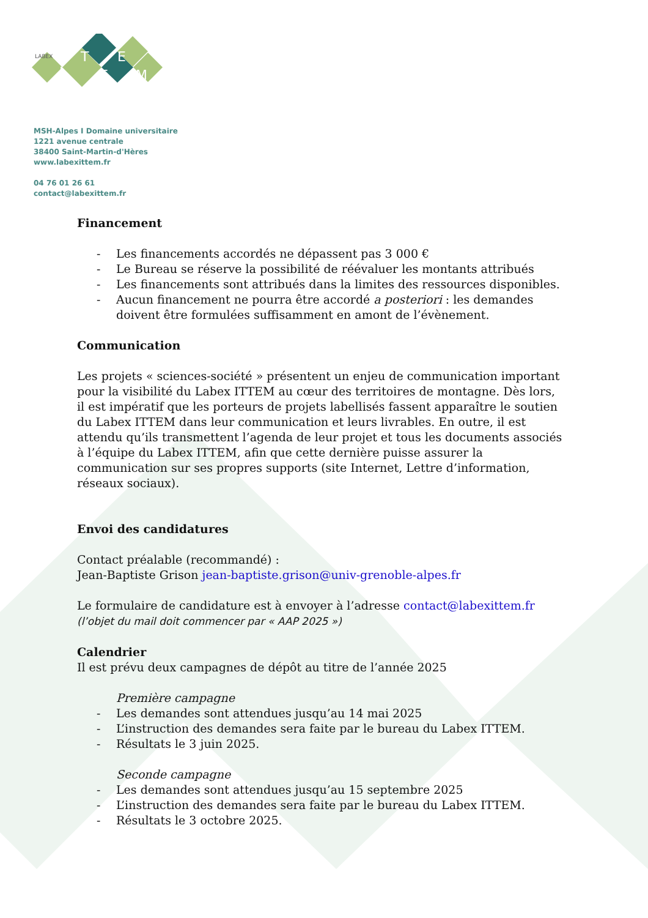I
T
T
E
M
LABEX
MSH-Alpes I Domaine universitaire
1221 avenue centrale
38400 Saint-Martin-d'Hères
www.labexittem.fr
04 76 01 26 61
contact@labexittem.fr
Financement
- Les financements accordés ne dépassent pas 3 000 €
- Le Bureau se réserve la possibilité de réévaluer les montants attribués
- Les financements sont attribués dans la limites des ressources disponibles.
- Aucun financement ne pourra être accordé a posteriori : les demandes doivent être formulées suffisamment en amont de l’évènement.
Communication
Les projets « sciences-société » présentent un enjeu de communication important pour la visibilité du Labex ITTEM au cœur des territoires de montagne. Dès lors, il est impératif que les porteurs de projets labellisés fassent apparaître le soutien du Labex ITTEM dans leur communication et leurs livrables. En outre, il est attendu qu’ils transmettent l’agenda de leur projet et tous les documents associés à l’équipe du Labex ITTEM, afin que cette dernière puisse assurer la communication sur ses propres supports (site Internet, Lettre d’information, réseaux sociaux).
Envoi des candidatures
Contact préalable (recommandé) :
Jean-Baptiste Grison jean-baptiste.grison@univ-grenoble-alpes.fr
Le formulaire de candidature est à envoyer à l’adresse contact@labexittem.fr (l’objet du mail doit commencer par « AAP 2025 »)
Calendrier
Il est prévu deux campagnes de dépôt au titre de l’année 2025
Première campagne
- Les demandes sont attendues jusqu’au 14 mai 2025
- L’instruction des demandes sera faite par le bureau du Labex ITTEM.
- Résultats le 3 juin 2025.
Seconde campagne
- Les demandes sont attendues jusqu’au 15 septembre 2025
- L’instruction des demandes sera faite par le bureau du Labex ITTEM.
- Résultats le 3 octobre 2025.